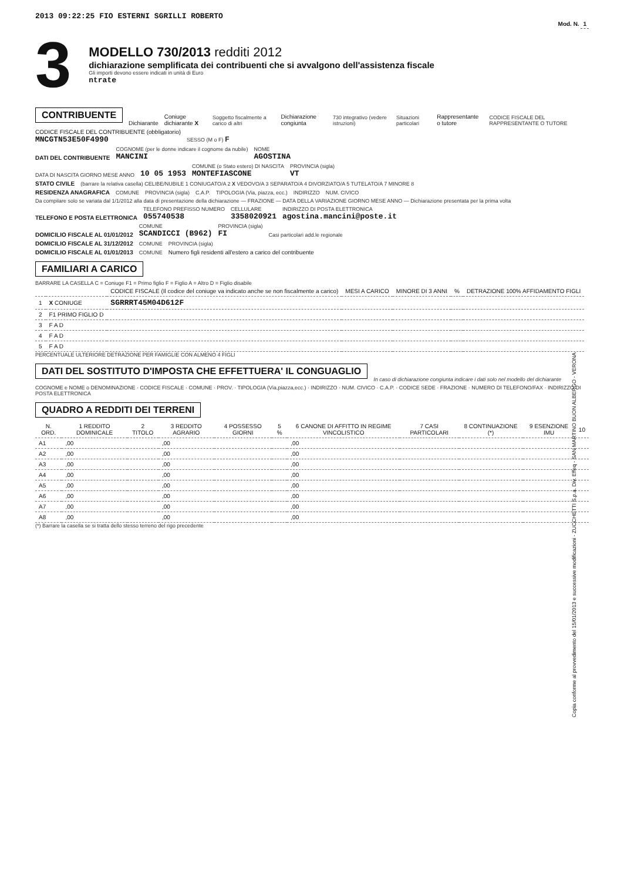2013 09:22:25 FIO ESTERNI SGRILLI ROBERTO
Mod. N. 1
3
MODELLO 730/2013 redditi 2012
dichiarazione semplificata dei contribuenti che si avvalgono dell'assistenza fiscale
Gli importi devono essere indicati in unità di Euro
ntrate
CONTRIBUENTE
Dichiarante Coniuge dichiarante X Soggetto fiscalmente a carico di altri Dichiarazione congiunta 730 integrativo (vedere istruzioni) Situazioni particolari Rappresentante o tutore CODICE FISCALE DEL RAPPRESENTANTE O TUTORE
CODICE FISCALE DEL CONTRIBUENTE (obbligatorio)
MNCGTN53E50F4990
SESSO (M o F) F
DATI DEL CONTRIBUENTE
COGNOME (per le donne indicare il cognome da nubile)
MANCINI
NOME
AGOSTINA
DATA DI NASCITA GIORNO MESE ANNO
10 05 1953
COMUNE (o Stato estero) DI NASCITA
MONTEFIASCONE
PROVINCIA (sigla)
VT
STATO CIVILE (barrare la relativa casella) CELIBE/NUBILE 1 CONIUGATO/A 2 X VEDOVO/A 3 SEPARATO/A 4 DIVORZIATO/A 5 TUTELATO/A 7 MINORE 8
RESIDENZA ANAGRAFICA COMUNE PROVINCIA (sigla) C.A.P. TIPOLOGIA (Via, piazza, ecc.) INDIRIZZO NUM. CIVICO
Da compilare solo se variata dal 1/1/2012 alla data di presentazione della dichiarazione — FRAZIONE — DATA DELLA VARIAZIONE GIORNO MESE ANNO — Dichiarazione presentata per la prima volta
TELEFONO E POSTA ELETTRONICA
TELEFONO PREFISSO NUMERO
055740538
CELLULARE
3358020921
INDIRIZZO DI POSTA ELETTRONICA
agostina.mancini@poste.it
DOMICILIO FISCALE AL 01/01/2012
COMUNE
SCANDICCI (B962)
PROVINCIA (sigla)
FI
Casi particolari add.le regionale
DOMICILIO FISCALE AL 31/12/2012 COMUNE PROVINCIA (sigla)
DOMICILIO FISCALE AL 01/01/2013 COMUNE Numero figli residenti all'estero a carico del contribuente
FAMILIARI A CARICO
BARRARE LA CASELLA C = Coniuge F1 = Primo figlio F = Figlio A = Altro D = Figlio disabile
| | | CODICE FISCALE (Il codice del coniuge va indicato anche se non fiscalmente a carico) | MESI A CARICO | MINORE DI 3 ANNI | % | DETRAZIONE 100% AFFIDAMENTO FIGLI |
| --- | --- | --- | --- | --- | --- | --- |
| 1 | X CONIUGE | SGRRRT45M04D612F | | | | |
| 2 | F1 PRIMO FIGLIO D | | | | | |
| 3 | F A D | | | | | |
| 4 | F A D | | | | | |
| 5 | F A D | | | | | |
PERCENTUALE ULTERIORE DETRAZIONE PER FAMIGLIE CON ALMENO 4 FIGLI
DATI DEL SOSTITUTO D'IMPOSTA CHE EFFETTUERA' IL CONGUAGLIO
In caso di dichiarazione congiunta indicare i dati solo nel modello del dichiarante
COGNOME e NOME o DENOMINAZIONE · CODICE FISCALE · COMUNE · PROV. · TIPOLOGIA (Via,piazza,ecc.) · INDIRIZZO · NUM. CIVICO · C.A.P. · CODICE SEDE · FRAZIONE · NUMERO DI TELEFONO/FAX · INDIRIZZO DI POSTA ELETTRONICA
QUADRO A REDDITI DEI TERRENI
| N. ORD. | 1 REDDITO DOMINICALE | 2 TITOLO | 3 REDDITO AGRARIO | 4 POSSESSO GIORNI | 5 % | 6 CANONE DI AFFITTO IN REGIME VINCOLISTICO | 7 CASI PARTICOLARI | 8 CONTINUAZIONE (*) | 9 ESENZIONE IMU | 10 |
| --- | --- | --- | --- | --- | --- | --- | --- | --- | --- | --- |
| A1 | ,00 | | ,00 | | | ,00 | | | | |
| A2 | ,00 | | ,00 | | | ,00 | | | | |
| A3 | ,00 | | ,00 | | | ,00 | | | | |
| A4 | ,00 | | ,00 | | | ,00 | | | | |
| A5 | ,00 | | ,00 | | | ,00 | | | | |
| A6 | ,00 | | ,00 | | | ,00 | | | | |
| A7 | ,00 | | ,00 | | | ,00 | | | | |
| A8 | ,00 | | ,00 | | | ,00 | | | | |
(*) Barrare la casella se si tratta dello stesso terreno del rigo precedente
Copia conforme al provvedimento del 15/01/2013 e successive modificazioni - ZUCCHETTI S.p.a. Div. Effeq - SAN MARTINO BUON ALBERGO - VERONA